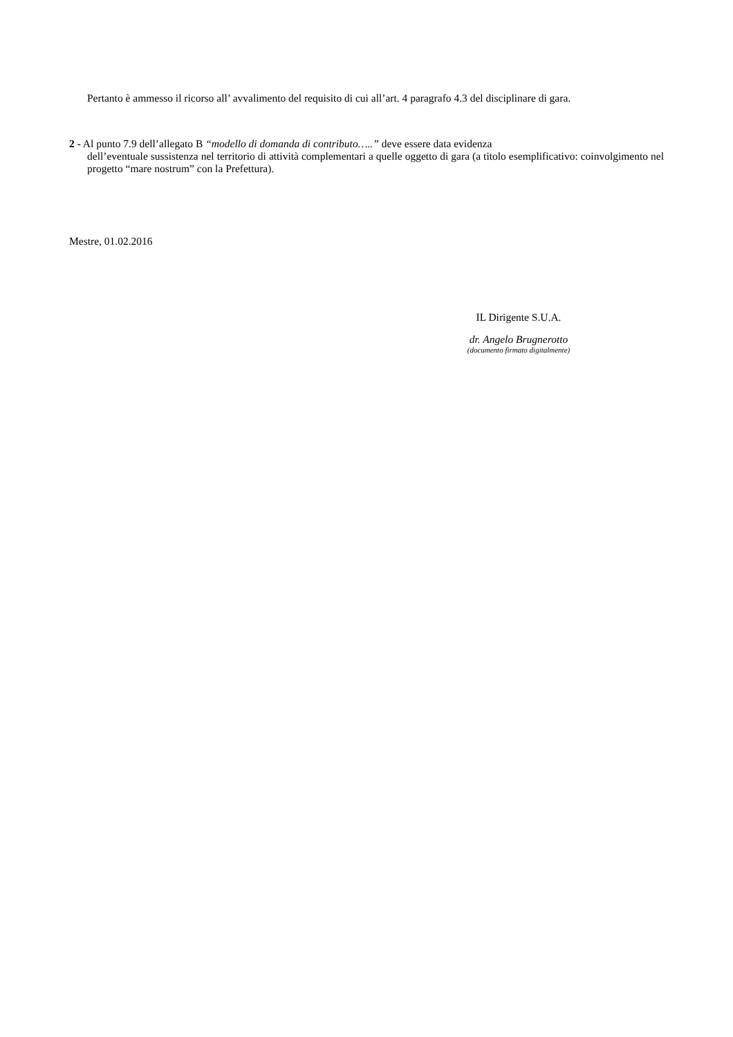Pertanto è ammesso il ricorso all’ avvalimento del requisito di cui all’art. 4 paragrafo 4.3 del disciplinare di gara.
2 - Al punto 7.9 dell’allegato B “modello di domanda di contributo…..” deve essere data evidenza
dell’eventuale sussistenza nel territorio di attività complementari a quelle oggetto di gara (a titolo esemplificativo: coinvolgimento nel progetto “mare nostrum” con la Prefettura).
Mestre, 01.02.2016
IL Dirigente S.U.A.
dr. Angelo Brugnerotto
(documento firmato digitalmente)